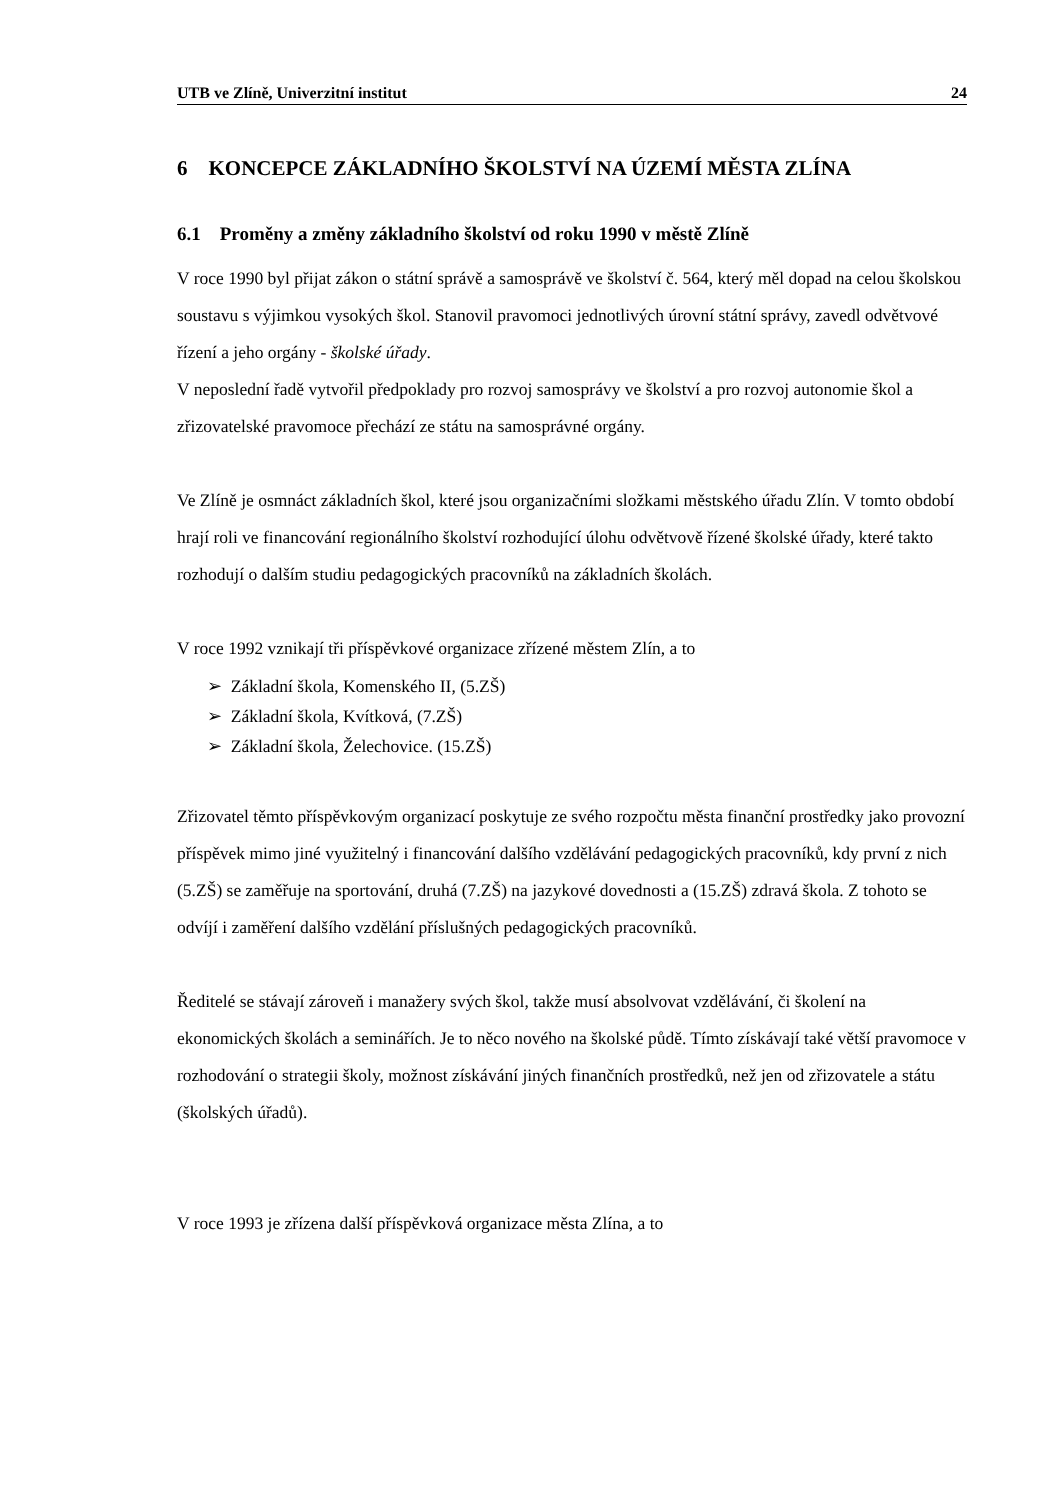UTB ve Zlíně, Univerzitní institut 24
6 KONCEPCE ZÁKLADNÍHO ŠKOLSTVÍ NA ÚZEMÍ MĚSTA ZLÍNA
6.1 Proměny a změny základního školství od roku 1990 v městě Zlíně
V roce 1990 byl přijat zákon o státní správě a samosprávě ve školství č. 564, který měl dopad na celou školskou soustavu s výjimkou vysokých škol. Stanovil pravomoci jednotlivých úrovní státní správy, zavedl odvětvové řízení a jeho orgány - školské úřady.
V neposlední řadě vytvořil předpoklady pro rozvoj samosprávy ve školství a pro rozvoj autonomie škol a zřizovatelské pravomoce přechází ze státu na samosprávné orgány.
Ve Zlíně je osmnáct základních škol, které jsou organizačními složkami městského úřadu Zlín. V tomto období hrají roli ve financování regionálního školství rozhodující úlohu odvětvově řízené školské úřady, které takto rozhodují o dalším studiu pedagogických pracovníků na základních školách.
V roce 1992 vznikají tři příspěvkové organizace zřízené městem Zlín, a to
➢ Základní škola, Komenského II, (5.ZŠ)
➢ Základní škola, Kvítková, (7.ZŠ)
➢ Základní škola, Želechovice. (15.ZŠ)
Zřizovatel těmto příspěvkovým organizací poskytuje ze svého rozpočtu města finanční prostředky jako provozní příspěvek mimo jiné využitelný i financování dalšího vzdělávání pedagogických pracovníků, kdy první z nich (5.ZŠ) se zaměřuje na sportování, druhá (7.ZŠ) na jazykové dovednosti a (15.ZŠ) zdravá škola. Z tohoto se odvíjí i zaměření dalšího vzdělání příslušných pedagogických pracovníků.
Ředitelé se stávají zároveň i manažery svých škol, takže musí absolvovat vzdělávání, či školení na ekonomických školách a seminářích. Je to něco nového na školské půdě. Tímto získávají také větší pravomoce v rozhodování o strategii školy, možnost získávání jiných finančních prostředků, než jen od zřizovatele a státu (školských úřadů).
V roce 1993 je zřízena další příspěvková organizace města Zlína, a to